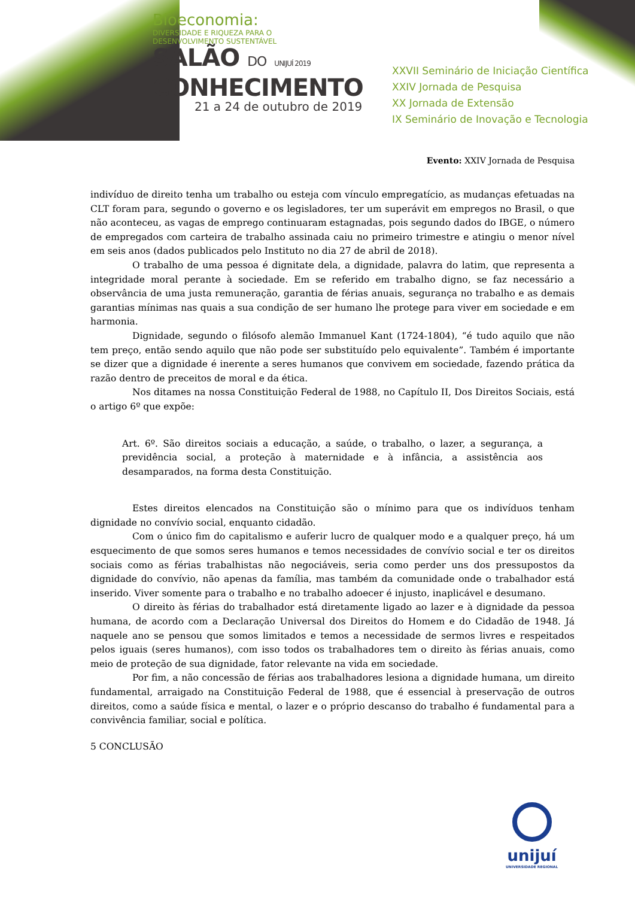Bioeconomia:
DIVERSIDADE E RIQUEZA PARA O
DESENVOLVIMENTO SUSTENTÁVEL
SALÃO DO UNIJUÍ 2019
CONHECIMENTO
21 a 24 de outubro de 2019
XXVII Seminário de Iniciação Científica
XXIV Jornada de Pesquisa
XX Jornada de Extensão
IX Seminário de Inovação e Tecnologia
Evento: XXIV Jornada de Pesquisa
indivíduo de direito tenha um trabalho ou esteja com vínculo empregatício, as mudanças efetuadas na CLT foram para, segundo o governo e os legisladores, ter um superávit em empregos no Brasil, o que não aconteceu, as vagas de emprego continuaram estagnadas, pois segundo dados do IBGE, o número de empregados com carteira de trabalho assinada caiu no primeiro trimestre e atingiu o menor nível em seis anos (dados publicados pelo Instituto no dia 27 de abril de 2018).
O trabalho de uma pessoa é dignitate dela, a dignidade, palavra do latim, que representa a integridade moral perante à sociedade. Em se referido em trabalho digno, se faz necessário a observância de uma justa remuneração, garantia de férias anuais, segurança no trabalho e as demais garantias mínimas nas quais a sua condição de ser humano lhe protege para viver em sociedade e em harmonia.
Dignidade, segundo o filósofo alemão Immanuel Kant (1724-1804), “é tudo aquilo que não tem preço, então sendo aquilo que não pode ser substituído pelo equivalente”. Também é importante se dizer que a dignidade é inerente a seres humanos que convivem em sociedade, fazendo prática da razão dentro de preceitos de moral e da ética.
Nos ditames na nossa Constituição Federal de 1988, no Capítulo II, Dos Direitos Sociais, está o artigo 6º que expõe:
Art. 6º. São direitos sociais a educação, a saúde, o trabalho, o lazer, a segurança, a previdência social, a proteção à maternidade e à infância, a assistência aos desamparados, na forma desta Constituição.
Estes direitos elencados na Constituição são o mínimo para que os indivíduos tenham dignidade no convívio social, enquanto cidadão.
Com o único fim do capitalismo e auferir lucro de qualquer modo e a qualquer preço, há um esquecimento de que somos seres humanos e temos necessidades de convívio social e ter os direitos sociais como as férias trabalhistas não negociáveis, seria como perder uns dos pressupostos da dignidade do convívio, não apenas da família, mas também da comunidade onde o trabalhador está inserido. Viver somente para o trabalho e no trabalho adoecer é injusto, inaplicável e desumano.
O direito às férias do trabalhador está diretamente ligado ao lazer e à dignidade da pessoa humana, de acordo com a Declaração Universal dos Direitos do Homem e do Cidadão de 1948. Já naquele ano se pensou que somos limitados e temos a necessidade de sermos livres e respeitados pelos iguais (seres humanos), com isso todos os trabalhadores tem o direito às férias anuais, como meio de proteção de sua dignidade, fator relevante na vida em sociedade.
Por fim, a não concessão de férias aos trabalhadores lesiona a dignidade humana, um direito fundamental, arraigado na Constituição Federal de 1988, que é essencial à preservação de outros direitos, como a saúde física e mental, o lazer e o próprio descanso do trabalho é fundamental para a convivência familiar, social e política.
5 CONCLUSÃO
unijuí
UNIVERSIDADE REGIONAL